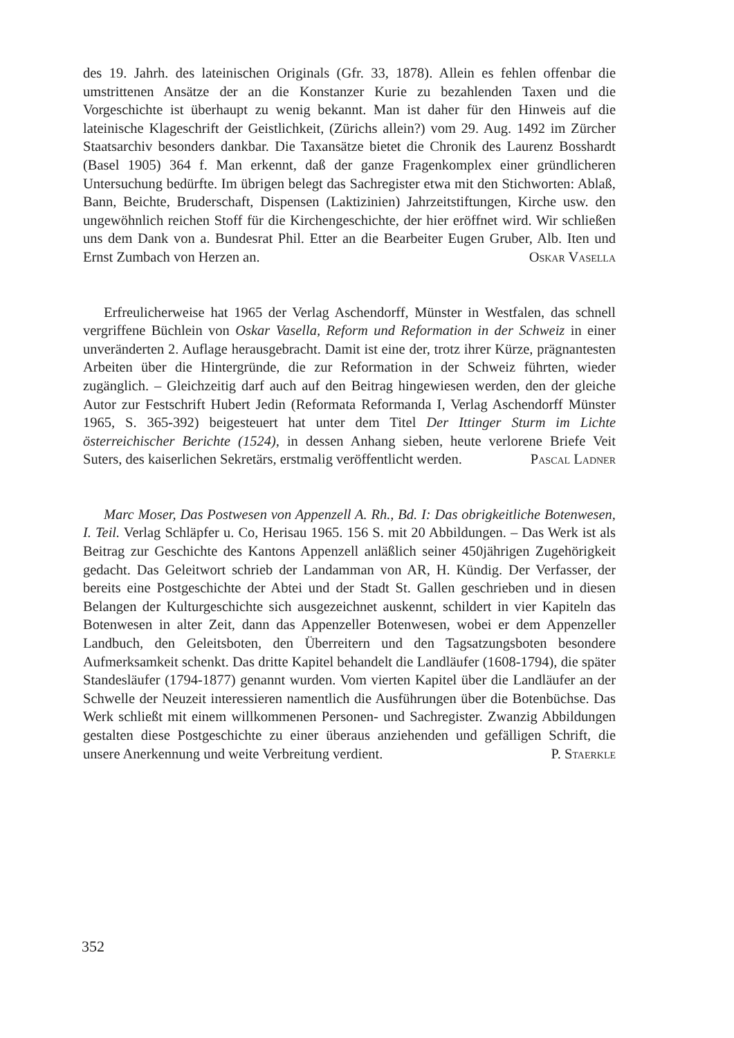des 19. Jahrh. des lateinischen Originals (Gfr. 33, 1878). Allein es fehlen offenbar die umstrittenen Ansätze der an die Konstanzer Kurie zu bezahlenden Taxen und die Vorgeschichte ist überhaupt zu wenig bekannt. Man ist daher für den Hinweis auf die lateinische Klageschrift der Geistlichkeit, (Zürichs allein?) vom 29. Aug. 1492 im Zürcher Staatsarchiv besonders dankbar. Die Taxansätze bietet die Chronik des Laurenz Bosshardt (Basel 1905) 364 f. Man erkennt, daß der ganze Fragenkomplex einer gründlicheren Untersuchung bedürfte. Im übrigen belegt das Sachregister etwa mit den Stichworten: Ablaß, Bann, Beichte, Bruderschaft, Dispensen (Laktizinien) Jahrzeitstiftungen, Kirche usw. den ungewöhnlich reichen Stoff für die Kirchengeschichte, der hier eröffnet wird. Wir schließen uns dem Dank von a. Bundesrat Phil. Etter an die Bearbeiter Eugen Gruber, Alb. Iten und Ernst Zumbach von Herzen an. Oskar Vasella
Erfreulicherweise hat 1965 der Verlag Aschendorff, Münster in Westfalen, das schnell vergriffene Büchlein von Oskar Vasella, Reform und Reformation in der Schweiz in einer unveränderten 2. Auflage herausgebracht. Damit ist eine der, trotz ihrer Kürze, prägnantesten Arbeiten über die Hintergründe, die zur Reformation in der Schweiz führten, wieder zugänglich. – Gleichzeitig darf auch auf den Beitrag hingewiesen werden, den der gleiche Autor zur Festschrift Hubert Jedin (Reformata Reformanda I, Verlag Aschendorff Münster 1965, S. 365-392) beigesteuert hat unter dem Titel Der Ittinger Sturm im Lichte österreichischer Berichte (1524), in dessen Anhang sieben, heute verlorene Briefe Veit Suters, des kaiserlichen Sekretärs, erstmalig veröffentlicht werden. Pascal Ladner
Marc Moser, Das Postwesen von Appenzell A. Rh., Bd. I: Das obrigkeitliche Botenwesen, I. Teil. Verlag Schläpfer u. Co, Herisau 1965. 156 S. mit 20 Abbildungen. – Das Werk ist als Beitrag zur Geschichte des Kantons Appenzell anläßlich seiner 450jährigen Zugehörigkeit gedacht. Das Geleitwort schrieb der Landamman von AR, H. Kündig. Der Verfasser, der bereits eine Postgeschichte der Abtei und der Stadt St. Gallen geschrieben und in diesen Belangen der Kulturgeschichte sich ausgezeichnet auskennt, schildert in vier Kapiteln das Botenwesen in alter Zeit, dann das Appenzeller Botenwesen, wobei er dem Appenzeller Landbuch, den Geleitsboten, den Überreitern und den Tagsatzungsboten besondere Aufmerksamkeit schenkt. Das dritte Kapitel behandelt die Landläufer (1608-1794), die später Standesläufer (1794-1877) genannt wurden. Vom vierten Kapitel über die Landläufer an der Schwelle der Neuzeit interessieren namentlich die Ausführungen über die Botenbüchse. Das Werk schließt mit einem willkommenen Personen- und Sachregister. Zwanzig Abbildungen gestalten diese Postgeschichte zu einer überaus anziehenden und gefälligen Schrift, die unsere Anerkennung und weite Verbreitung verdient. P. Staerkle
352